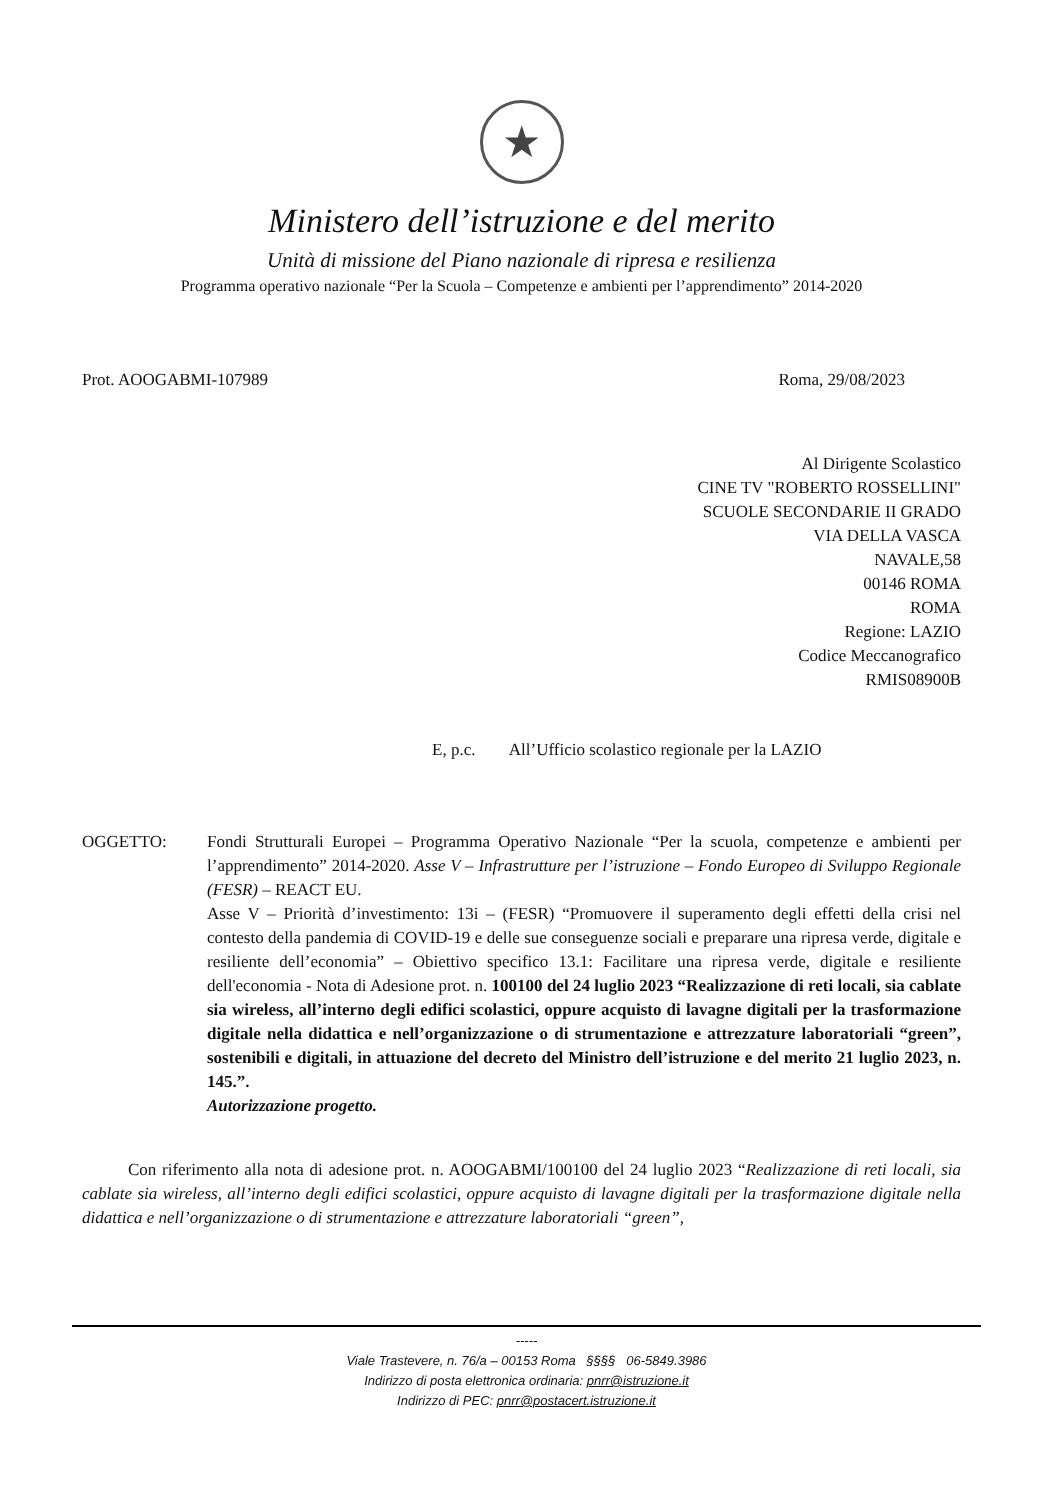★
Ministero dell’istruzione e del merito
Unità di missione del Piano nazionale di ripresa e resilienza
Programma operativo nazionale “Per la Scuola – Competenze e ambienti per l’apprendimento” 2014-2020
Prot. AOOGABMI-107989 Roma, 29/08/2023
Al Dirigente Scolastico
CINE TV "ROBERTO ROSSELLINI"
SCUOLE SECONDARIE II GRADO
VIA DELLA VASCA
NAVALE,58
00146 ROMA
ROMA
Regione: LAZIO
Codice Meccanografico
RMIS08900B
E, p.c. All’Ufficio scolastico regionale per la LAZIO
OGGETTO: Fondi Strutturali Europei – Programma Operativo Nazionale “Per la scuola, competenze e ambienti per l’apprendimento” 2014-2020. Asse V – Infrastrutture per l’istruzione – Fondo Europeo di Sviluppo Regionale (FESR) – REACT EU.
Asse V – Priorità d’investimento: 13i – (FESR) “Promuovere il superamento degli effetti della crisi nel contesto della pandemia di COVID-19 e delle sue conseguenze sociali e preparare una ripresa verde, digitale e resiliente dell’economia” – Obiettivo specifico 13.1: Facilitare una ripresa verde, digitale e resiliente dell'economia - Nota di Adesione prot. n. 100100 del 24 luglio 2023 “Realizzazione di reti locali, sia cablate sia wireless, all’interno degli edifici scolastici, oppure acquisto di lavagne digitali per la trasformazione digitale nella didattica e nell’organizzazione o di strumentazione e attrezzature laboratoriali “green”, sostenibili e digitali, in attuazione del decreto del Ministro dell’istruzione e del merito 21 luglio 2023, n. 145.”.
Autorizzazione progetto.
Con riferimento alla nota di adesione prot. n. AOOGABMI/100100 del 24 luglio 2023 “Realizzazione di reti locali, sia cablate sia wireless, all’interno degli edifici scolastici, oppure acquisto di lavagne digitali per la trasformazione digitale nella didattica e nell’organizzazione o di strumentazione e attrezzature laboratoriali “green”,
-----
Viale Trastevere, n. 76/a – 00153 Roma §§§§ 06-5849.3986
Indirizzo di posta elettronica ordinaria: pnrr@istruzione.it
Indirizzo di PEC: pnrr@postacert.istruzione.it